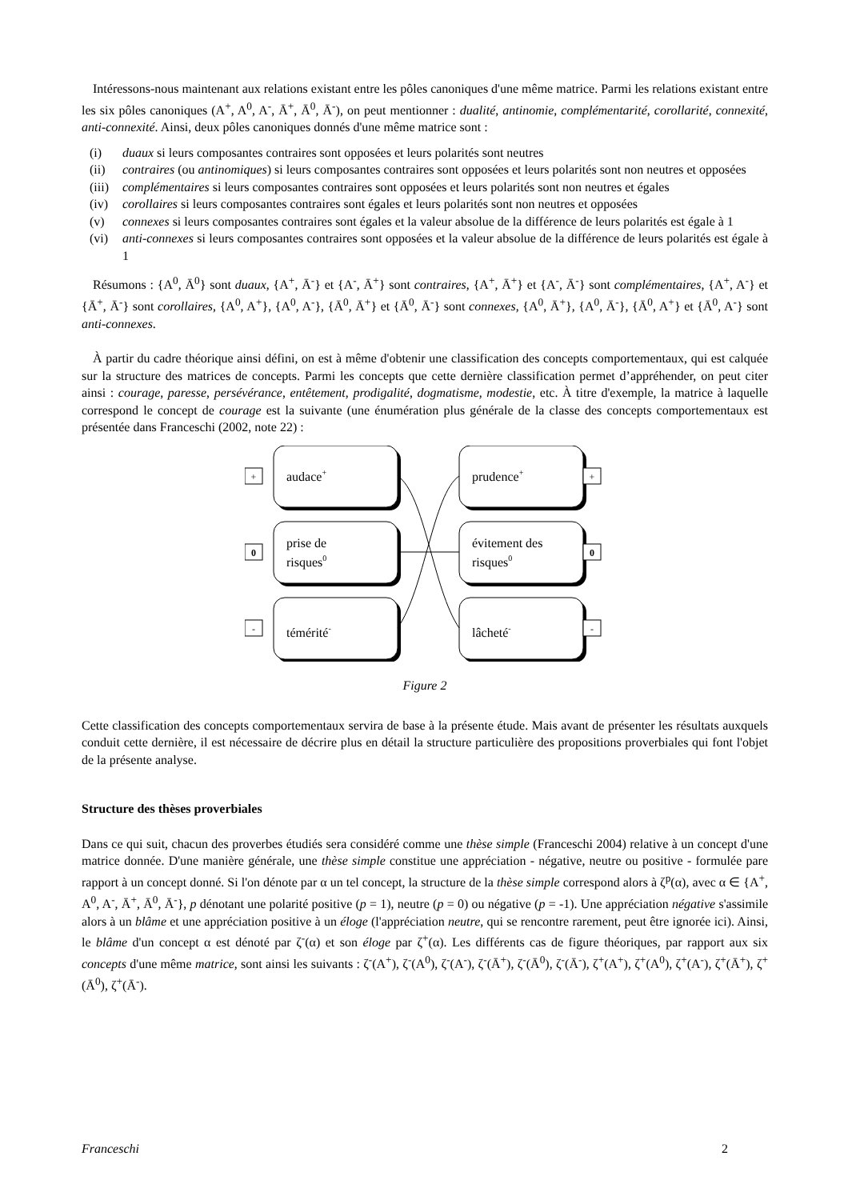Intéressons-nous maintenant aux relations existant entre les pôles canoniques d'une même matrice. Parmi les relations existant entre les six pôles canoniques (A<sup>+</sup>, A<sup>0</sup>, A<sup>-</sup>, Ā<sup>+</sup>, Ā<sup>0</sup>, Ā<sup>-</sup>), on peut mentionner : dualité, antinomie, complémentarité, corollarité, connexité, anti-connexité. Ainsi, deux pôles canoniques donnés d'une même matrice sont :
(i) duaux si leurs composantes contraires sont opposées et leurs polarités sont neutres
(ii) contraires (ou antinomiques) si leurs composantes contraires sont opposées et leurs polarités sont non neutres et opposées
(iii) complémentaires si leurs composantes contraires sont opposées et leurs polarités sont non neutres et égales
(iv) corollaires si leurs composantes contraires sont égales et leurs polarités sont non neutres et opposées
(v) connexes si leurs composantes contraires sont égales et la valeur absolue de la différence de leurs polarités est égale à 1
(vi) anti-connexes si leurs composantes contraires sont opposées et la valeur absolue de la différence de leurs polarités est égale à 1
Résumons : {A<sup>0</sup>, Ā<sup>0</sup>} sont duaux, {A<sup>+</sup>, Ā<sup>-</sup>} et {A<sup>-</sup>, Ā<sup>+</sup>} sont contraires, {A<sup>+</sup>, Ā<sup>+</sup>} et {A<sup>-</sup>, Ā<sup>-</sup>} sont complémentaires, {A<sup>+</sup>, A<sup>-</sup>} et {Ā<sup>+</sup>, Ā<sup>-</sup>} sont corollaires, {A<sup>0</sup>, A<sup>+</sup>}, {A<sup>0</sup>, A<sup>-</sup>}, {Ā<sup>0</sup>, Ā<sup>+</sup>} et {Ā<sup>0</sup>, Ā<sup>-</sup>} sont connexes, {A<sup>0</sup>, Ā<sup>+</sup>}, {A<sup>0</sup>, Ā<sup>-</sup>}, {Ā<sup>0</sup>, A<sup>+</sup>} et {Ā<sup>0</sup>, A<sup>-</sup>} sont anti-connexes.
À partir du cadre théorique ainsi défini, on est à même d'obtenir une classification des concepts comportementaux, qui est calquée sur la structure des matrices de concepts. Parmi les concepts que cette dernière classification permet d’appréhender, on peut citer ainsi : courage, paresse, persévérance, entêtement, prodigalité, dogmatisme, modestie, etc. À titre d'exemple, la matrice à laquelle correspond le concept de courage est la suivante (une énumération plus générale de la classe des concepts comportementaux est présentée dans Franceschi (2002, note 22) :
+
0
-
+
0
-
audace+
prise de
risques0
témérité-
prudence+
évitement des
risques0
lâcheté-
Figure 2
Cette classification des concepts comportementaux servira de base à la présente étude. Mais avant de présenter les résultats auxquels conduit cette dernière, il est nécessaire de décrire plus en détail la structure particulière des propositions proverbiales qui font l'objet de la présente analyse.
Structure des thèses proverbiales
Dans ce qui suit, chacun des proverbes étudiés sera considéré comme une thèse simple (Franceschi 2004) relative à un concept d'une matrice donnée. D'une manière générale, une thèse simple constitue une appréciation - négative, neutre ou positive - formulée pare rapport à un concept donné. Si l'on dénote par α un tel concept, la structure de la thèse simple correspond alors à ζ<sup>p</sup>(α), avec α ∈ {A<sup>+</sup>, A<sup>0</sup>, A<sup>-</sup>, Ā<sup>+</sup>, Ā<sup>0</sup>, Ā<sup>-</sup>}, p dénotant une polarité positive (p = 1), neutre (p = 0) ou négative (p = -1). Une appréciation négative s'assimile alors à un blâme et une appréciation positive à un éloge (l'appréciation neutre, qui se rencontre rarement, peut être ignorée ici). Ainsi, le blâme d'un concept α est dénoté par ζ<sup>-</sup>(α) et son éloge par ζ<sup>+</sup>(α). Les différents cas de figure théoriques, par rapport aux six concepts d'une même matrice, sont ainsi les suivants : ζ<sup>-</sup>(A<sup>+</sup>), ζ<sup>-</sup>(A<sup>0</sup>), ζ<sup>-</sup>(A<sup>-</sup>), ζ<sup>-</sup>(Ā<sup>+</sup>), ζ<sup>-</sup>(Ā<sup>0</sup>), ζ<sup>-</sup>(Ā<sup>-</sup>), ζ<sup>+</sup>(A<sup>+</sup>), ζ<sup>+</sup>(A<sup>0</sup>), ζ<sup>+</sup>(A<sup>-</sup>), ζ<sup>+</sup>(Ā<sup>+</sup>), ζ<sup>+</sup>(Ā<sup>0</sup>), ζ<sup>+</sup>(Ā<sup>-</sup>).
Franceschi 2